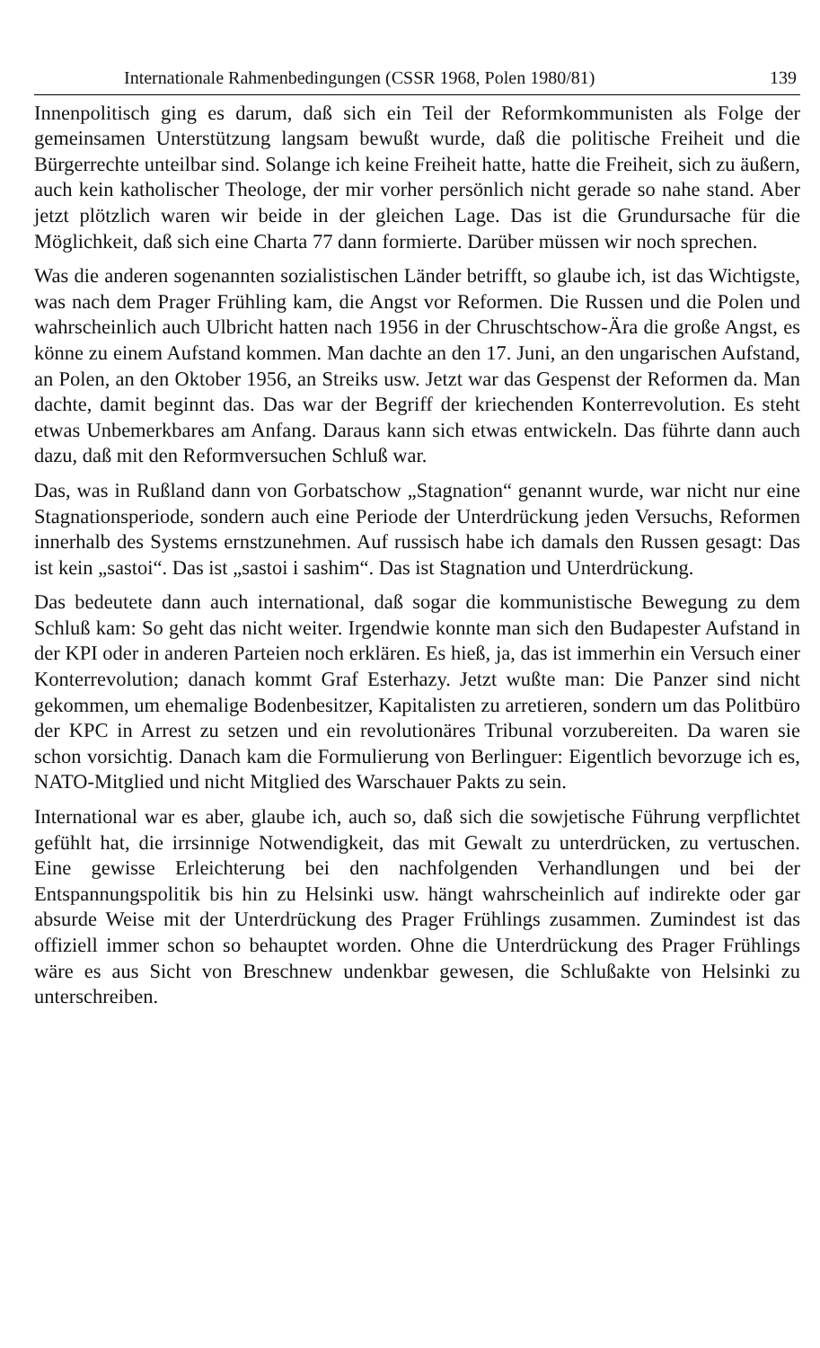Internationale Rahmenbedingungen (CSSR 1968, Polen 1980/81) 139
Innenpolitisch ging es darum, daß sich ein Teil der Reformkommunisten als Folge der gemeinsamen Unterstützung langsam bewußt wurde, daß die politische Freiheit und die Bürgerrechte unteilbar sind. Solange ich keine Freiheit hatte, hatte die Freiheit, sich zu äußern, auch kein katholischer Theologe, der mir vorher persönlich nicht gerade so nahe stand. Aber jetzt plötzlich waren wir beide in der gleichen Lage. Das ist die Grundursache für die Möglichkeit, daß sich eine Charta 77 dann formierte. Darüber müssen wir noch sprechen.
Was die anderen sogenannten sozialistischen Länder betrifft, so glaube ich, ist das Wichtigste, was nach dem Prager Frühling kam, die Angst vor Reformen. Die Russen und die Polen und wahrscheinlich auch Ulbricht hatten nach 1956 in der Chruschtschow-Ära die große Angst, es könne zu einem Aufstand kommen. Man dachte an den 17. Juni, an den ungarischen Aufstand, an Polen, an den Oktober 1956, an Streiks usw. Jetzt war das Gespenst der Reformen da. Man dachte, damit beginnt das. Das war der Begriff der kriechenden Konterrevolution. Es steht etwas Unbemerkbares am Anfang. Daraus kann sich etwas entwickeln. Das führte dann auch dazu, daß mit den Reformversuchen Schluß war.
Das, was in Rußland dann von Gorbatschow „Stagnation“ genannt wurde, war nicht nur eine Stagnationsperiode, sondern auch eine Periode der Unterdrückung jeden Versuchs, Reformen innerhalb des Systems ernstzunehmen. Auf russisch habe ich damals den Russen gesagt: Das ist kein „sastoi“. Das ist „sastoi i sashim“. Das ist Stagnation und Unterdrückung.
Das bedeutete dann auch international, daß sogar die kommunistische Bewegung zu dem Schluß kam: So geht das nicht weiter. Irgendwie konnte man sich den Budapester Aufstand in der KPI oder in anderen Parteien noch erklären. Es hieß, ja, das ist immerhin ein Versuch einer Konterrevolution; danach kommt Graf Esterhazy. Jetzt wußte man: Die Panzer sind nicht gekommen, um ehemalige Bodenbesitzer, Kapitalisten zu arretieren, sondern um das Politbüro der KPC in Arrest zu setzen und ein revolutionäres Tribunal vorzubereiten. Da waren sie schon vorsichtig. Danach kam die Formulierung von Berlinguer: Eigentlich bevorzuge ich es, NATO-Mitglied und nicht Mitglied des Warschauer Pakts zu sein.
International war es aber, glaube ich, auch so, daß sich die sowjetische Führung verpflichtet gefühlt hat, die irrsinnige Notwendigkeit, das mit Gewalt zu unterdrücken, zu vertuschen. Eine gewisse Erleichterung bei den nachfolgenden Verhandlungen und bei der Entspannungspolitik bis hin zu Helsinki usw. hängt wahrscheinlich auf indirekte oder gar absurde Weise mit der Unterdrückung des Prager Frühlings zusammen. Zumindest ist das offiziell immer schon so behauptet worden. Ohne die Unterdrückung des Prager Frühlings wäre es aus Sicht von Breschnew undenkbar gewesen, die Schlußakte von Helsinki zu unterschreiben.